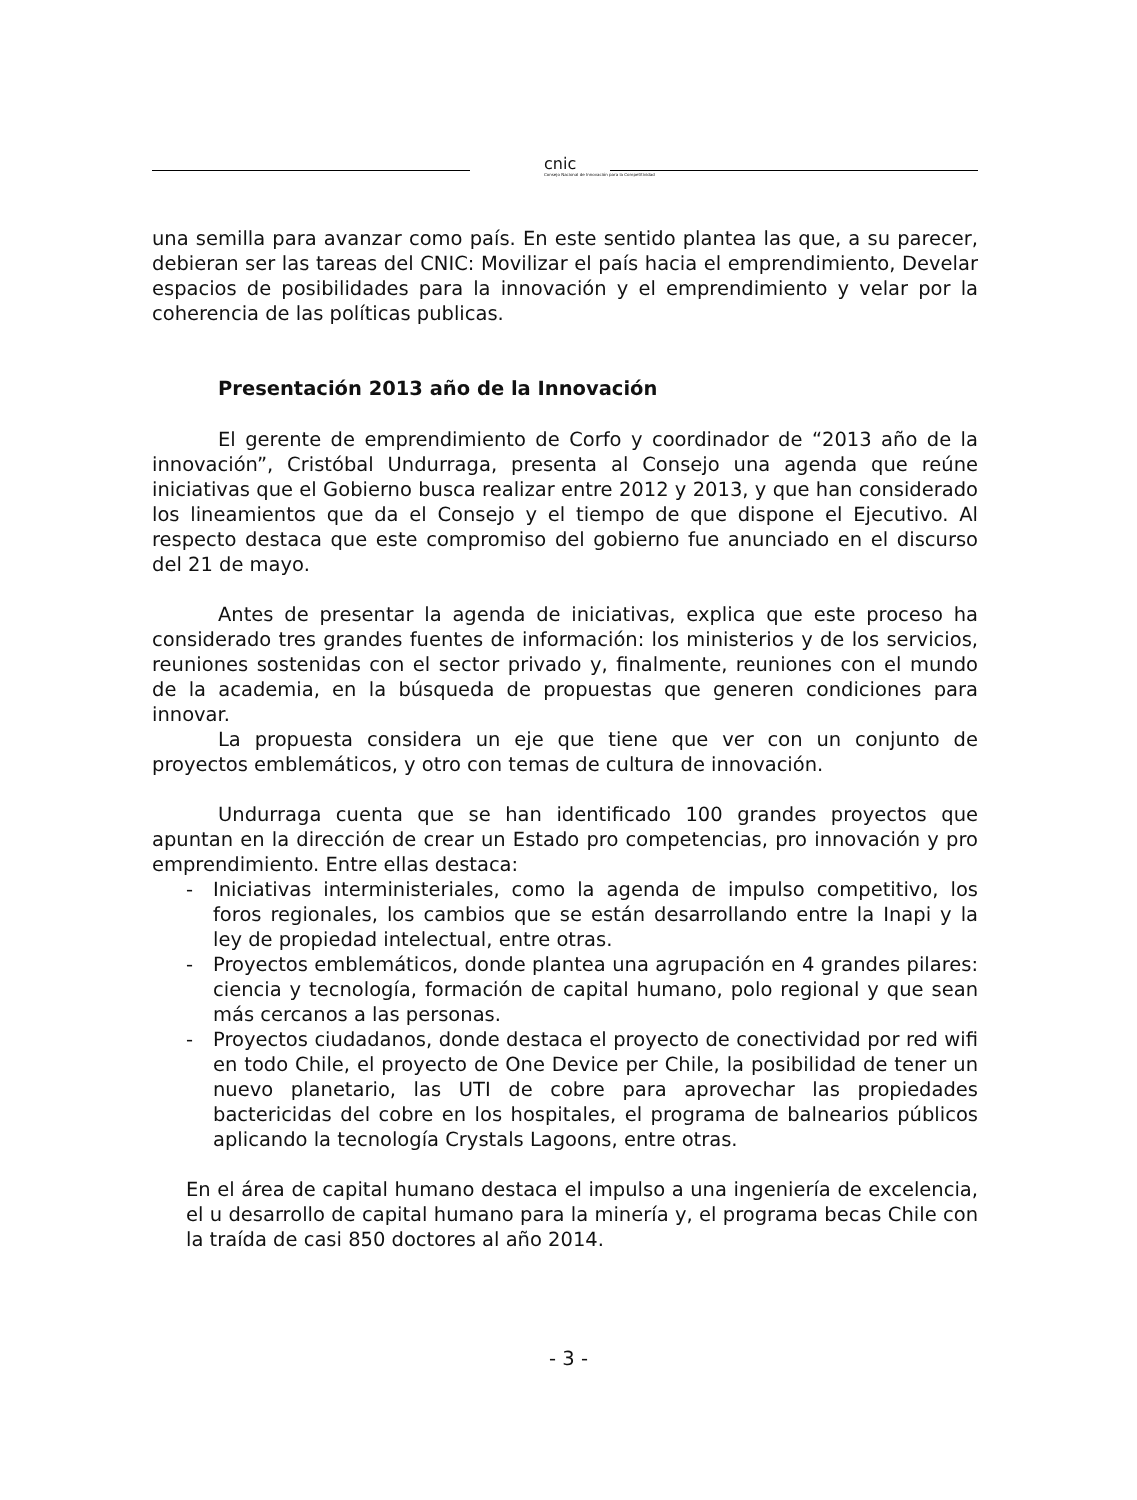cnic
Consejo Nacional de Innovación para la Competitividad
una semilla para avanzar como país. En este sentido plantea las que, a su parecer, debieran ser las tareas del CNIC: Movilizar el país hacia el emprendimiento, Develar espacios de posibilidades para la innovación y el emprendimiento y velar por la coherencia de las políticas publicas.
Presentación 2013 año de la Innovación
El gerente de emprendimiento de Corfo y coordinador de “2013 año de la innovación”, Cristóbal Undurraga, presenta al Consejo una agenda que reúne iniciativas que el Gobierno busca realizar entre 2012 y 2013, y que han considerado los lineamientos que da el Consejo y el tiempo de que dispone el Ejecutivo. Al respecto destaca que este compromiso del gobierno fue anunciado en el discurso del 21 de mayo.
Antes de presentar la agenda de iniciativas, explica que este proceso ha considerado tres grandes fuentes de información: los ministerios y de los servicios, reuniones sostenidas con el sector privado y, finalmente, reuniones con el mundo de la academia, en la búsqueda de propuestas que generen condiciones para innovar.
La propuesta considera un eje que tiene que ver con un conjunto de proyectos emblemáticos, y otro con temas de cultura de innovación.
Undurraga cuenta que se han identificado 100 grandes proyectos que apuntan en la dirección de crear un Estado pro competencias, pro innovación y pro emprendimiento. Entre ellas destaca:
- Iniciativas interministeriales, como la agenda de impulso competitivo, los foros regionales, los cambios que se están desarrollando entre la Inapi y la ley de propiedad intelectual, entre otras.
- Proyectos emblemáticos, donde plantea una agrupación en 4 grandes pilares: ciencia y tecnología, formación de capital humano, polo regional y que sean más cercanos a las personas.
- Proyectos ciudadanos, donde destaca el proyecto de conectividad por red wifi en todo Chile, el proyecto de One Device per Chile, la posibilidad de tener un nuevo planetario, las UTI de cobre para aprovechar las propiedades bactericidas del cobre en los hospitales, el programa de balnearios públicos aplicando la tecnología Crystals Lagoons, entre otras.
En el área de capital humano destaca el impulso a una ingeniería de excelencia, el u desarrollo de capital humano para la minería y, el programa becas Chile con la traída de casi 850 doctores al año 2014.
- 3 -